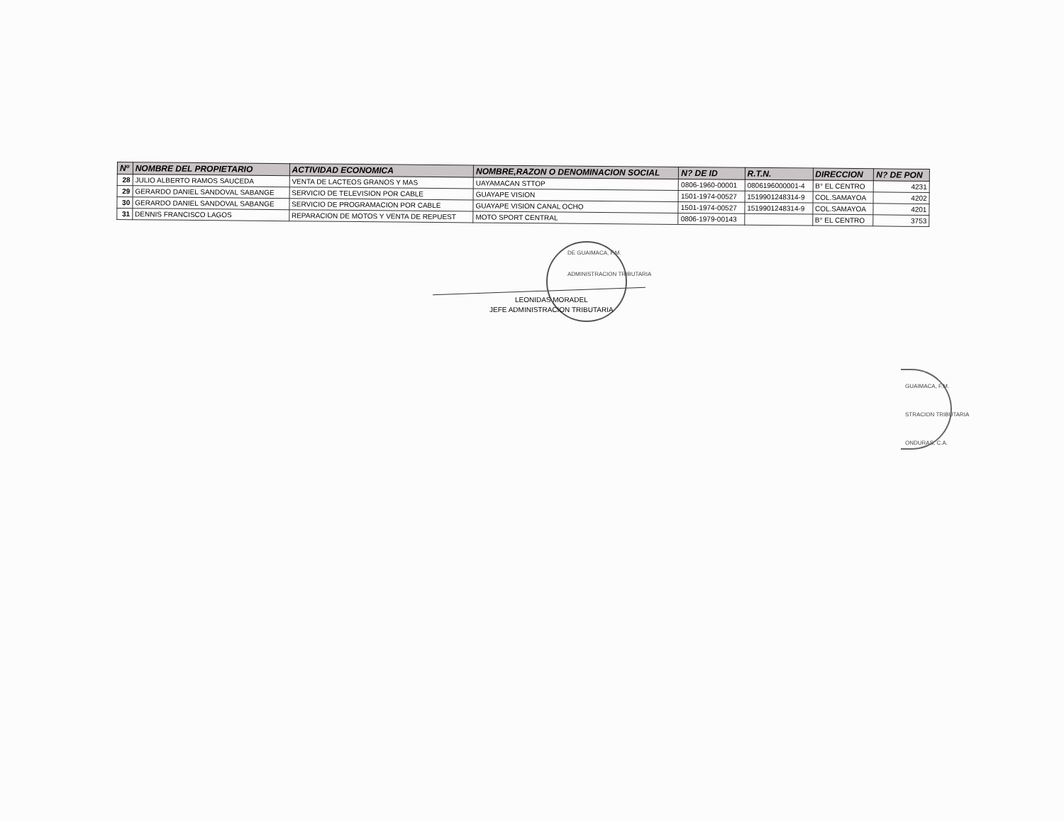| Nº | NOMBRE DEL PROPIETARIO | ACTIVIDAD ECONOMICA | NOMBRE,RAZON O DENOMINACION SOCIAL | N? DE ID | R.T.N. | DIRECCION | N? DE PON |
| --- | --- | --- | --- | --- | --- | --- | --- |
| 28 | JULIO ALBERTO RAMOS SAUCEDA | VENTA DE LACTEOS GRANOS Y MAS | UAYAMACAN STTOP | 0806-1960-00001 | 0806196000001-4 | B° EL CENTRO | 4231 |
| 29 | GERARDO DANIEL SANDOVAL SABANGE | SERVICIO DE TELEVISION POR CABLE | GUAYAPE VISION | 1501-1974-00527 | 1519901248314-9 | COL.SAMAYOA | 4202 |
| 30 | GERARDO DANIEL SANDOVAL SABANGE | SERVICIO DE PROGRAMACION POR CABLE | GUAYAPE VISION CANAL OCHO | 1501-1974-00527 | 1519901248314-9 | COL.SAMAYOA | 4201 |
| 31 | DENNIS FRANCISCO LAGOS | REPARACION DE MOTOS Y VENTA DE REPUEST | MOTO SPORT CENTRAL | 0806-1979-00143 | | B° EL CENTRO | 3753 |
DE GUAIMACA, F.M.
ADMINISTRACION TRIBUTARIA
LEONIDAS MORADEL
JEFE ADMINISTRACION TRIBUTARIA
GUAIMACA, F.M.
STRACION TRIBUTARIA
ONDURAS, C.A.